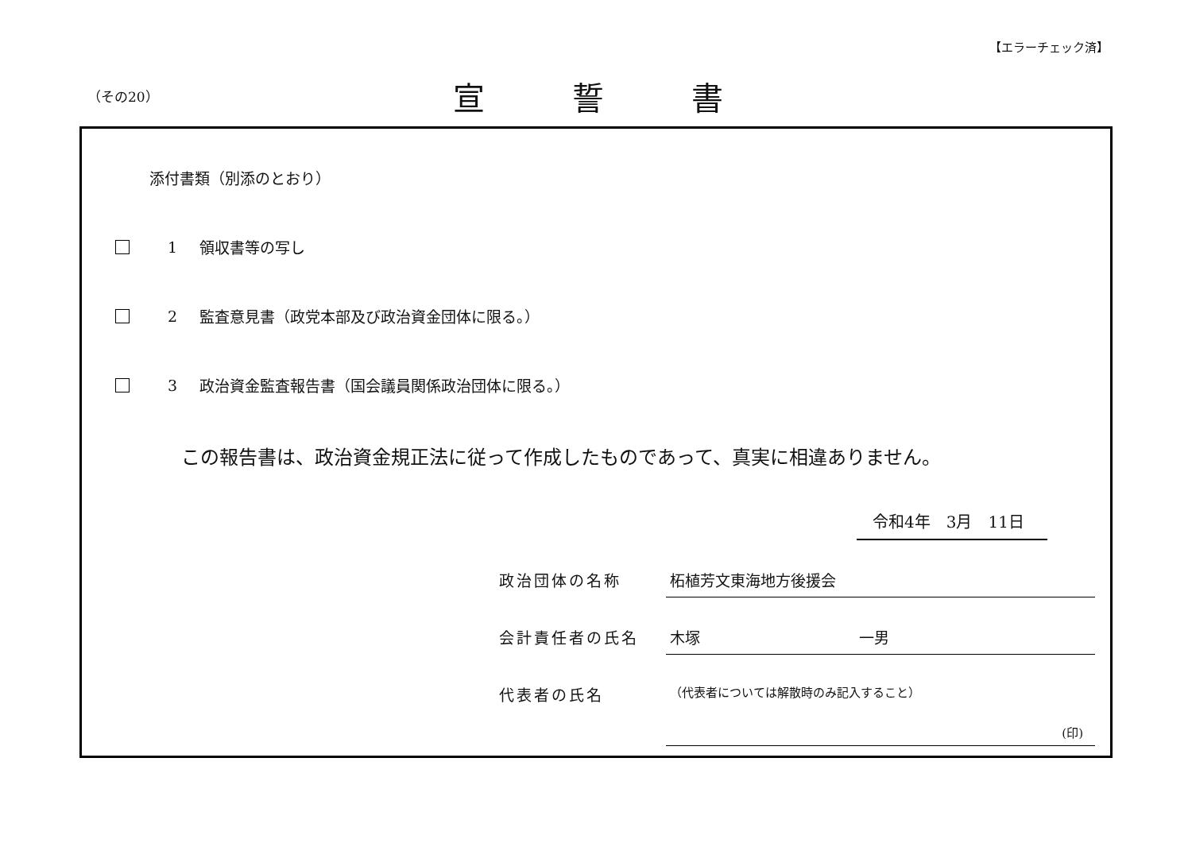【エラーチェック済】
（その20） 宣誓書
添付書類（別添のとおり）
1 領収書等の写し
2 監査意見書（政党本部及び政治資金団体に限る。）
3 政治資金監査報告書（国会議員関係政治団体に限る。）
この報告書は、政治資金規正法に従って作成したものであって、真実に相違ありません。
令和4年　3月　11日
政治団体の名称 柘植芳文東海地方後援会
会計責任者の氏名 木塚 一男
代表者の氏名
（代表者については解散時のみ記入すること）
(印)